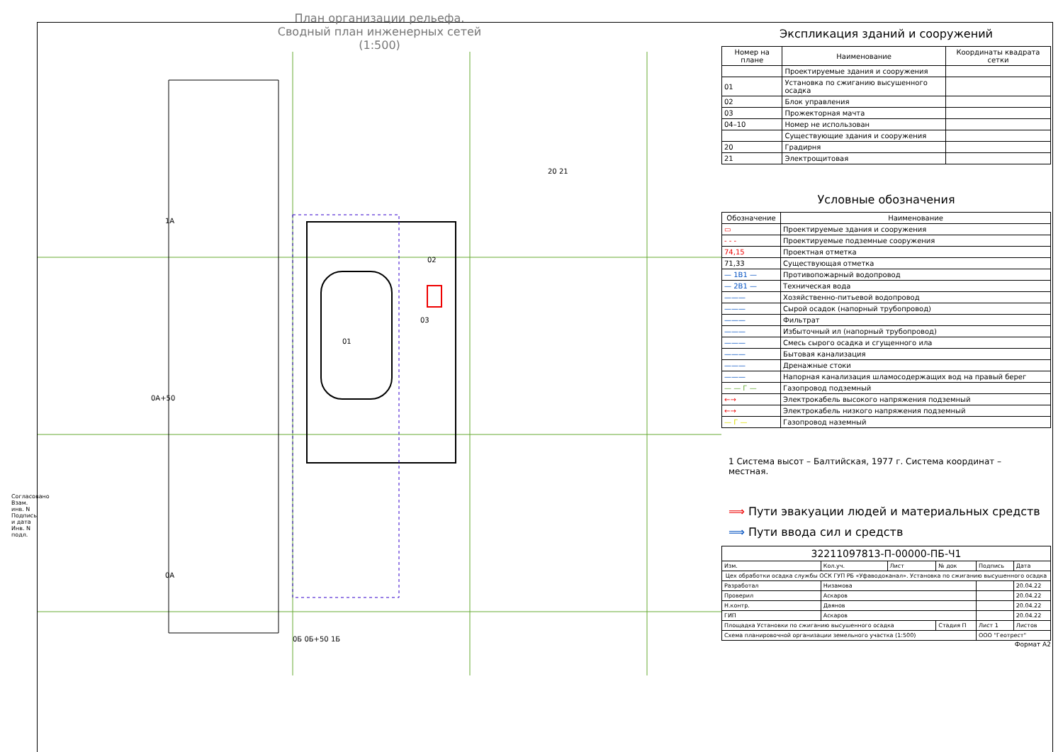План организации рельефа.
Сводный план инженерных сетей
(1:500)
1А
0А+50
0А
0Б 0Б+50 1Б
01
02
03
20 21
Экспликация зданий и сооружений
| Номер на плане | Наименование | Координаты квадрата сетки |
| --- | --- | --- |
| | Проектируемые здания и сооружения | |
| 01 | Установка по сжиганию высушенного осадка | |
| 02 | Блок управления | |
| 03 | Прожекторная мачта | |
| 04–10 | Номер не использован | |
| | Существующие здания и сооружения | |
| 20 | Градирня | |
| 21 | Электрощитовая | |
Условные обозначения
| Обозначение | Наименование |
| --- | --- |
| ▭ | Проектируемые здания и сооружения |
| - - - | Проектируемые подземные сооружения |
| 74,15 | Проектная отметка |
| 71,33 | Существующая отметка |
| — 1В1 — | Противопожарный водопровод |
| — 2В1 — | Техническая вода |
| ——— | Хозяйственно-питьевой водопровод |
| ——— | Сырой осадок (напорный трубопровод) |
| ——— | Фильтрат |
| ——— | Избыточный ил (напорный трубопровод) |
| ——— | Смесь сырого осадка и сгущенного ила |
| ——— | Бытовая канализация |
| ——— | Дренажные стоки |
| ——— | Напорная канализация шламосодержащих вод на правый берег |
| — — Г — | Газопровод подземный |
| ←→ | Электрокабель высокого напряжения подземный |
| ←→ | Электрокабель низкого напряжения подземный |
| — Г — | Газопровод наземный |
1 Система высот – Балтийская, 1977 г. Система координат – местная.
⟹ Пути эвакуации людей и материальных средств
⟹ Пути ввода сил и средств
| 32211097813-П-00000-ПБ-Ч1 | | | | | |
| Изм. | Кол.уч. | Лист | № док | Подпись | Дата |
| Цех обработки осадка службы ОСК ГУП РБ «Уфаводоканал». Установка по сжиганию высушенного осадка | | | | | |
| Разработал | Низамова | | | | 20.04.22 |
| Проверил | Аскаров | | | | 20.04.22 |
| Н.контр. | Даянов | | | | 20.04.22 |
| ГИП | Аскаров | | | | 20.04.22 |
| Площадка Установки по сжиганию высушенного осадка | | | Стадия П | Лист 1 | Листов |
| Схема планировочной организации земельного участка (1:500) | | | | ООО "Геотрест" | |
Формат А2
Согласовано
Взам. инв. N
Подпись и дата
Инв. N подл.